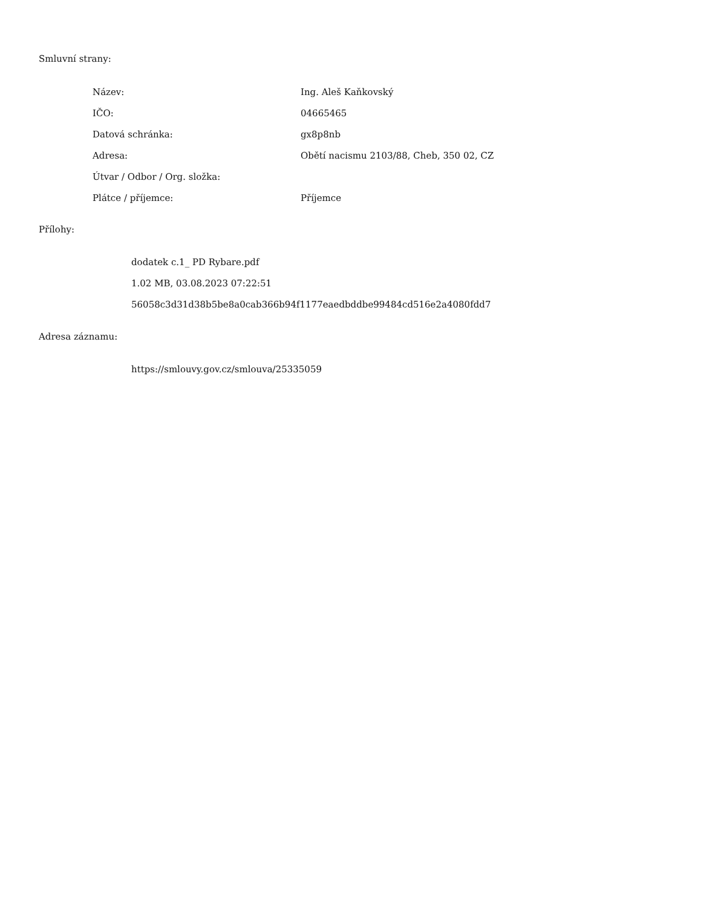Smluvní strany:
| Název: | Ing. Aleš Kaňkovský |
| IČO: | 04665465 |
| Datová schránka: | gx8p8nb |
| Adresa: | Obětí nacismu 2103/88, Cheb, 350 02, CZ |
| Útvar / Odbor / Org. složka: | |
| Plátce / příjemce: | Příjemce |
Přílohy:
dodatek c.1_ PD Rybare.pdf
1.02 MB, 03.08.2023 07:22:51
56058c3d31d38b5be8a0cab366b94f1177eaedbddbe99484cd516e2a4080fdd7
Adresa záznamu:
https://smlouvy.gov.cz/smlouva/25335059